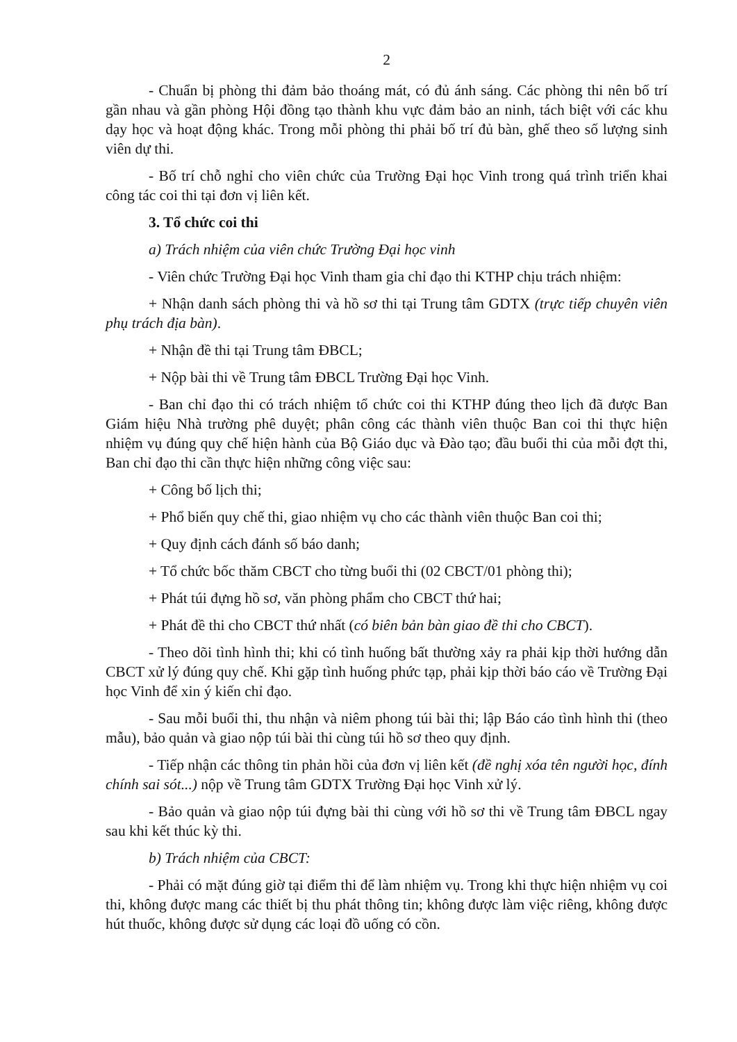2
- Chuẩn bị phòng thi đảm bảo thoáng mát, có đủ ánh sáng. Các phòng thi nên bố trí gần nhau và gần phòng Hội đồng tạo thành khu vực đảm bảo an ninh, tách biệt với các khu dạy học và hoạt động khác. Trong mỗi phòng thi phải bố trí đủ bàn, ghế theo số lượng sinh viên dự thi.
- Bố trí chỗ nghỉ cho viên chức của Trường Đại học Vinh trong quá trình triển khai công tác coi thi tại đơn vị liên kết.
3. Tổ chức coi thi
a) Trách nhiệm của viên chức Trường Đại học vinh
- Viên chức Trường Đại học Vinh tham gia chỉ đạo thi KTHP chịu trách nhiệm:
+ Nhận danh sách phòng thi và hồ sơ thi tại Trung tâm GDTX (trực tiếp chuyên viên phụ trách địa bàn).
+ Nhận đề thi tại Trung tâm ĐBCL;
+ Nộp bài thi về Trung tâm ĐBCL Trường Đại học Vinh.
- Ban chỉ đạo thi có trách nhiệm tổ chức coi thi KTHP đúng theo lịch đã được Ban Giám hiệu Nhà trường phê duyệt; phân công các thành viên thuộc Ban coi thi thực hiện nhiệm vụ đúng quy chế hiện hành của Bộ Giáo dục và Đào tạo; đầu buổi thi của mỗi đợt thi, Ban chỉ đạo thi cần thực hiện những công việc sau:
+ Công bố lịch thi;
+ Phổ biến quy chế thi, giao nhiệm vụ cho các thành viên thuộc Ban coi thi;
+ Quy định cách đánh số báo danh;
+ Tổ chức bốc thăm CBCT cho từng buổi thi (02 CBCT/01 phòng thi);
+ Phát túi đựng hồ sơ, văn phòng phẩm cho CBCT thứ hai;
+ Phát đề thi cho CBCT thứ nhất (có biên bản bàn giao đề thi cho CBCT).
- Theo dõi tình hình thi; khi có tình huống bất thường xảy ra phải kịp thời hướng dẫn CBCT xử lý đúng quy chế. Khi gặp tình huống phức tạp, phải kịp thời báo cáo về Trường Đại học Vinh để xin ý kiến chỉ đạo.
- Sau mỗi buổi thi, thu nhận và niêm phong túi bài thi; lập Báo cáo tình hình thi (theo mẫu), bảo quản và giao nộp túi bài thi cùng túi hồ sơ theo quy định.
- Tiếp nhận các thông tin phản hồi của đơn vị liên kết (đề nghị xóa tên người học, đính chính sai sót...) nộp về Trung tâm GDTX Trường Đại học Vinh xử lý.
- Bảo quản và giao nộp túi đựng bài thi cùng với hồ sơ thi về Trung tâm ĐBCL ngay sau khi kết thúc kỳ thi.
b) Trách nhiệm của CBCT:
- Phải có mặt đúng giờ tại điểm thi để làm nhiệm vụ. Trong khi thực hiện nhiệm vụ coi thi, không được mang các thiết bị thu phát thông tin; không được làm việc riêng, không được hút thuốc, không được sử dụng các loại đồ uống có cồn.